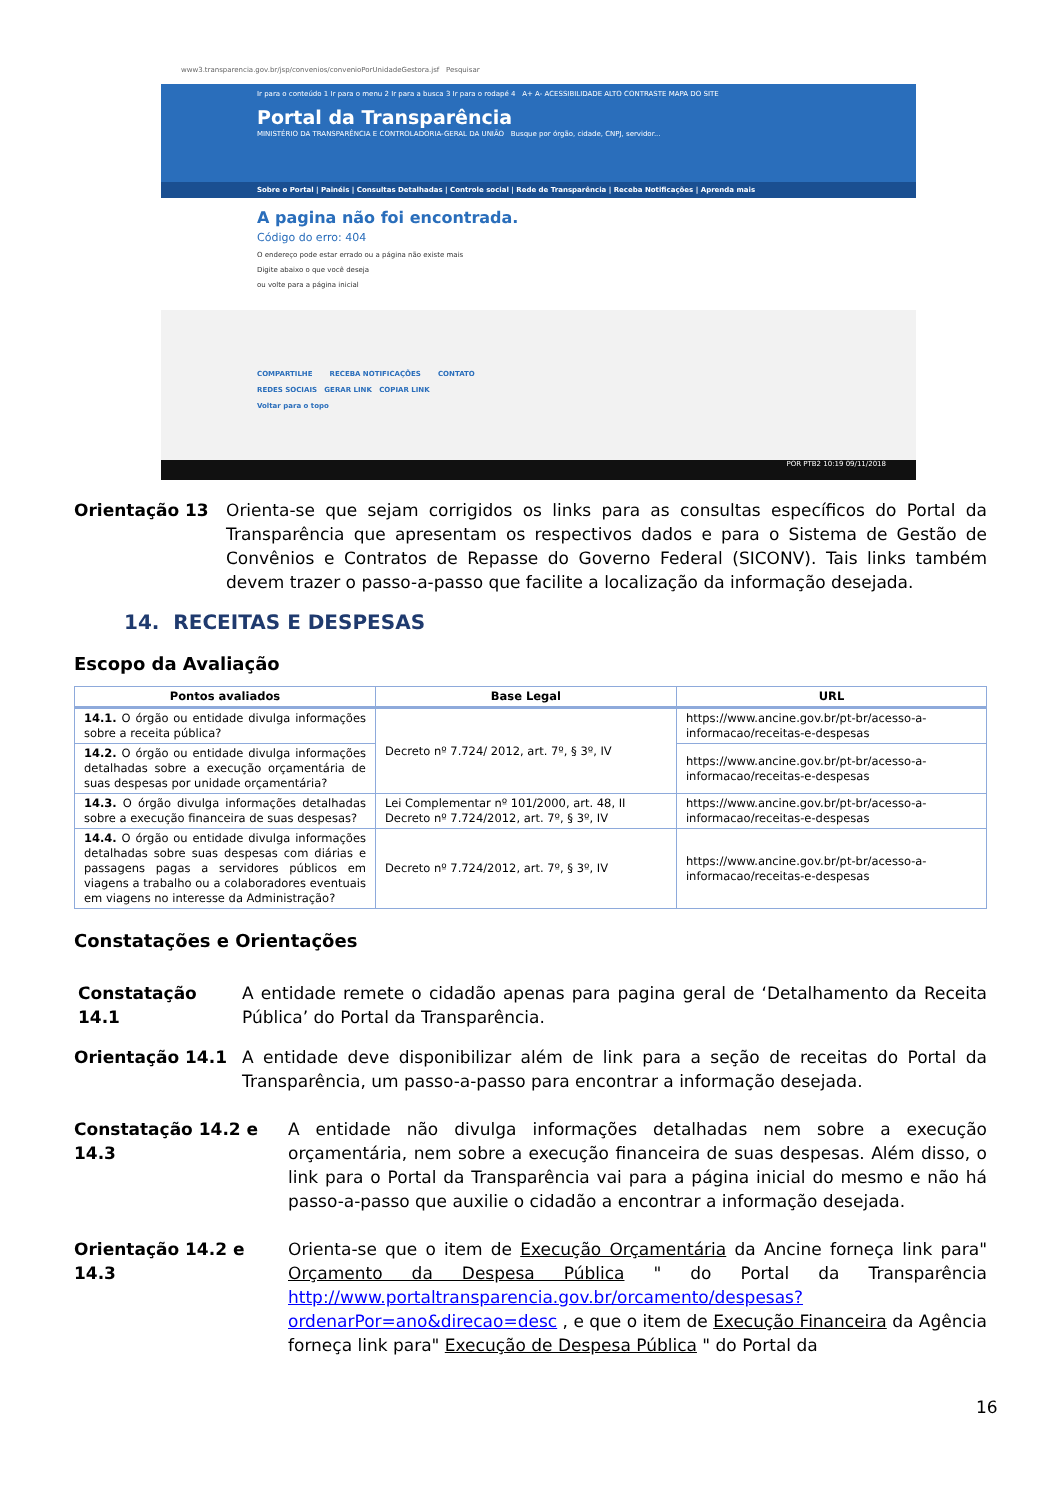www3.transparencia.gov.br/jsp/convenios/convenioPorUnidadeGestora.jsf Pesquisar
Ir para o conteúdo 1 Ir para o menu 2 Ir para a busca 3 Ir para o rodapé 4 A+ A- ACESSIBILIDADE ALTO CONTRASTE MAPA DO SITE
Portal da Transparência
MINISTÉRIO DA TRANSPARÊNCIA E CONTROLADORIA-GERAL DA UNIÃO Busque por órgão, cidade, CNPJ, servidor...
Sobre o Portal | Painéis | Consultas Detalhadas | Controle social | Rede de Transparência | Receba Notificações | Aprenda mais
A pagina não foi encontrada.
Código do erro: 404
O endereço pode estar errado ou a página não existe mais
Digite abaixo o que você deseja
ou volte para a página inicial
COMPARTILHE RECEBA NOTIFICAÇÕES CONTATO
REDES SOCIAIS GERAR LINK COPIAR LINK
Voltar para o topo
POR PTB2 10:19 09/11/2018
Orientação 13 Orienta-se que sejam corrigidos os links para as consultas específicos do Portal da Transparência que apresentam os respectivos dados e para o Sistema de Gestão de Convênios e Contratos de Repasse do Governo Federal (SICONV). Tais links também devem trazer o passo-a-passo que facilite a localização da informação desejada.
14. RECEITAS E DESPESAS
Escopo da Avaliação
| Pontos avaliados | Base Legal | URL |
| --- | --- | --- |
| 14.1. O órgão ou entidade divulga informações sobre a receita pública? | Decreto nº 7.724/ 2012, art. 7º, § 3º, IV | https://www.ancine.gov.br/pt-br/acesso-a-informacao/receitas-e-despesas |
| 14.2. O órgão ou entidade divulga informações detalhadas sobre a execução orçamentária de suas despesas por unidade orçamentária? | | https://www.ancine.gov.br/pt-br/acesso-a-informacao/receitas-e-despesas |
| 14.3. O órgão divulga informações detalhadas sobre a execução financeira de suas despesas? | Lei Complementar nº 101/2000, art. 48, II Decreto nº 7.724/2012, art. 7º, § 3º, IV | https://www.ancine.gov.br/pt-br/acesso-a-informacao/receitas-e-despesas |
| 14.4. O órgão ou entidade divulga informações detalhadas sobre suas despesas com diárias e passagens pagas a servidores públicos em viagens a trabalho ou a colaboradores eventuais em viagens no interesse da Administração? | Decreto nº 7.724/2012, art. 7º, § 3º, IV | https://www.ancine.gov.br/pt-br/acesso-a-informacao/receitas-e-despesas |
Constatações e Orientações
Constatação 14.1 A entidade remete o cidadão apenas para pagina geral de ‘Detalhamento da Receita Pública’ do Portal da Transparência.
Orientação 14.1 A entidade deve disponibilizar além de link para a seção de receitas do Portal da Transparência, um passo-a-passo para encontrar a informação desejada.
Constatação 14.2 e 14.3
A entidade não divulga informações detalhadas nem sobre a execução orçamentária, nem sobre a execução financeira de suas despesas. Além disso, o link para o Portal da Transparência vai para a página inicial do mesmo e não há passo-a-passo que auxilie o cidadão a encontrar a informação desejada.
Orientação 14.2 e 14.3
Orienta-se que o item de Execução Orçamentária da Ancine forneça link para" Orçamento da Despesa Pública " do Portal da Transparência http://www.portaltransparencia.gov.br/orcamento/despesas?ordenarPor=ano&direcao=desc , e que o item de Execução Financeira da Agência forneça link para" Execução de Despesa Pública " do Portal da
16